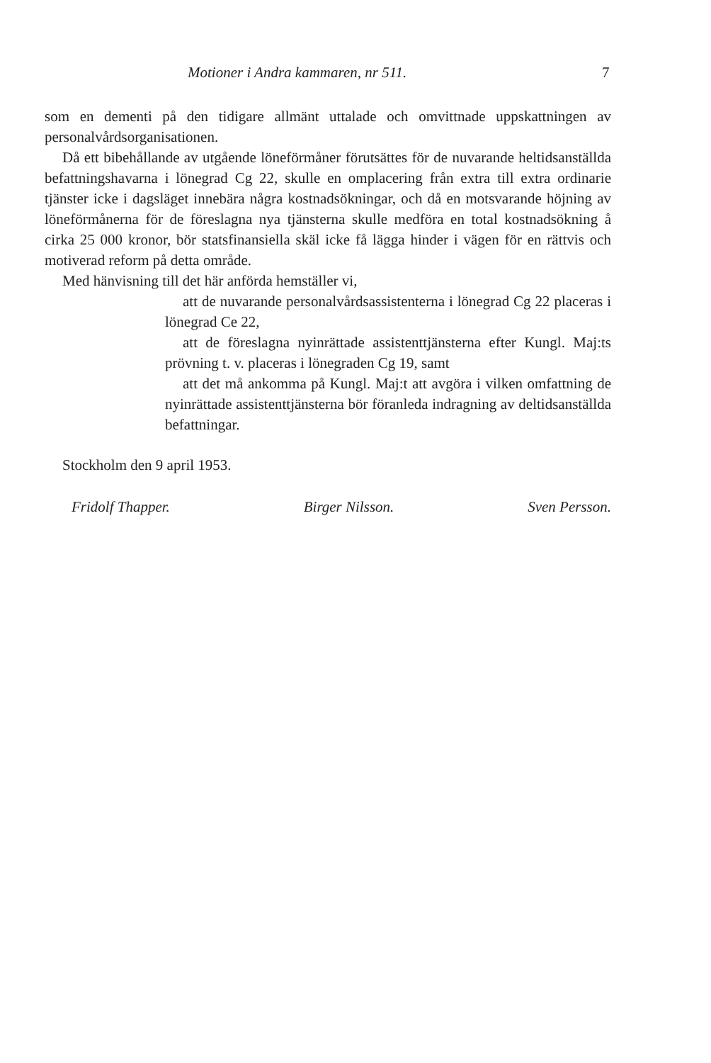Motioner i Andra kammaren, nr 511. 7
som en dementi på den tidigare allmänt uttalade och omvittnade uppskattningen av personalvårdsorganisationen.
Då ett bibehållande av utgående löneförmåner förutsättes för de nuvarande heltidsanställda befattningshavarna i lönegrad Cg 22, skulle en omplacering från extra till extra ordinarie tjänster icke i dagsläget innebära några kostnadsökningar, och då en motsvarande höjning av löneförmånerna för de föreslagna nya tjänsterna skulle medföra en total kostnadsökning å cirka 25 000 kronor, bör statsfinansiella skäl icke få lägga hinder i vägen för en rättvis och motiverad reform på detta område.
Med hänvisning till det här anförda hemställer vi,
att de nuvarande personalvårdsassistenterna i lönegrad Cg 22 placeras i lönegrad Ce 22,
att de föreslagna nyinrättade assistenttjänsterna efter Kungl. Maj:ts prövning t. v. placeras i lönegraden Cg 19, samt
att det må ankomma på Kungl. Maj:t att avgöra i vilken omfattning de nyinrättade assistenttjänsterna bör föranleda indragning av deltidsanställda befattningar.
Stockholm den 9 april 1953.
Fridolf Thapper. Birger Nilsson. Sven Persson.